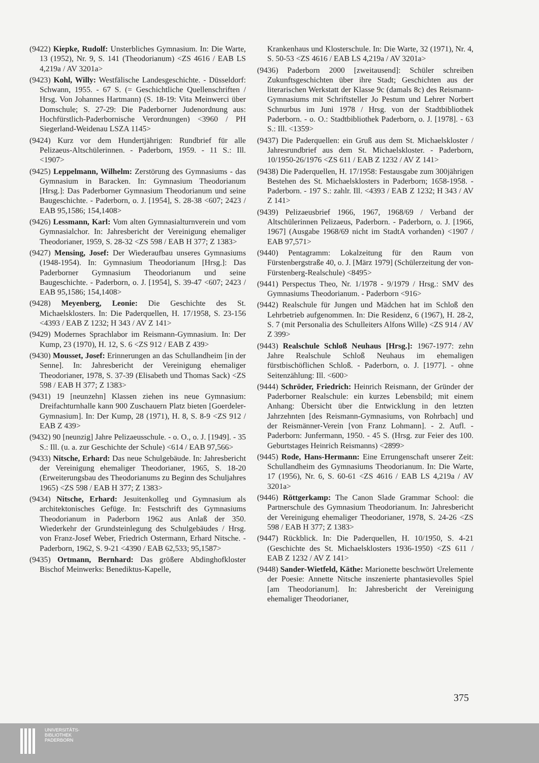(9422) Kiepke, Rudolf: Unsterbliches Gymnasium. In: Die Warte, 13 (1952), Nr. 9, S. 141 (Theodorianum) <ZS 4616 / EAB LS 4,219a / AV 3201a>
(9423) Kohl, Willy: Westfälische Landesgeschichte. - Düsseldorf: Schwann, 1955. - 67 S. (= Geschichtliche Quellenschriften / Hrsg. Von Johannes Hartmann) (S. 18-19: Vita Meinwerci über Domschule; S. 27-29: Die Paderborner Judenordnung aus: Hochfürstlich-Paderbornische Verordnungen) <3960 / PH Siegerland-Weidenau LSZA 1145>
(9424) Kurz vor dem Hundertjährigen: Rundbrief für alle Pelizaeus-Altschülerinnen. - Paderborn, 1959. - 11 S.: Ill. <1907>
(9425) Leppelmann, Wilhelm: Zerstörung des Gymnasiums - das Gymnasium in Baracken. In: Gymnasium Theodorianum [Hrsg.]: Das Paderborner Gymnasium Theodorianum und seine Baugeschichte. - Paderborn, o. J. [1954], S. 28-38 <607; 2423 / EAB 95,1586; 154,1408>
(9426) Lessmann, Karl: Vom alten Gymnasialturnverein und vom Gymnasialchor. In: Jahresbericht der Vereinigung ehemaliger Theodorianer, 1959, S. 28-32 <ZS 598 / EAB H 377; Z 1383>
(9427) Mensing, Josef: Der Wiederaufbau unseres Gymnasiums (1948-1954). In: Gymnasium Theodorianum [Hrsg.]: Das Paderborner Gymnasium Theodorianum und seine Baugeschichte. - Paderborn, o. J. [1954], S. 39-47 <607; 2423 / EAB 95,1586; 154,1408>
(9428) Meyenberg, Leonie: Die Geschichte des St. Michaelsklosters. In: Die Paderquellen, H. 17/1958, S. 23-156 <4393 / EAB Z 1232; H 343 / AV Z 141>
(9429) Modernes Sprachlabor im Reismann-Gymnasium. In: Der Kump, 23 (1970), H. 12, S. 6 <ZS 912 / EAB Z 439>
(9430) Mousset, Josef: Erinnerungen an das Schullandheim [in der Senne]. In: Jahresbericht der Vereinigung ehemaliger Theodorianer, 1978, S. 37-39 (Elisabeth und Thomas Sack) <ZS 598 / EAB H 377; Z 1383>
(9431) 19 [neunzehn] Klassen ziehen ins neue Gymnasium: Dreifachturnhalle kann 900 Zuschauern Platz bieten [Goerdeler-Gymnasium]. In: Der Kump, 28 (1971), H. 8, S. 8-9 <ZS 912 / EAB Z 439>
(9432) 90 [neunzig] Jahre Pelizaeusschule. - o. O., o. J. [1949]. - 35 S.: Ill. (u. a. zur Geschichte der Schule) <614 / EAB 97,566>
(9433) Nitsche, Erhard: Das neue Schulgebäude. In: Jahresbericht der Vereinigung ehemaliger Theodorianer, 1965, S. 18-20 (Erweiterungsbau des Theodorianums zu Beginn des Schuljahres 1965) <ZS 598 / EAB H 377; Z 1383>
(9434) Nitsche, Erhard: Jesuitenkolleg und Gymnasium als architektonisches Gefüge. In: Festschrift des Gymnasiums Theodorianum in Paderborn 1962 aus Anlaß der 350. Wiederkehr der Grundsteinlegung des Schulgebäudes / Hrsg. von Franz-Josef Weber, Friedrich Ostermann, Erhard Nitsche. - Paderborn, 1962, S. 9-21 <4390 / EAB 62,533; 95,1587>
(9435) Ortmann, Bernhard: Das größere Abdinghofkloster Bischof Meinwerks: Benediktus-Kapelle,
Krankenhaus und Klosterschule. In: Die Warte, 32 (1971), Nr. 4, S. 50-53 <ZS 4616 / EAB LS 4,219a / AV 3201a>
(9436) Paderborn 2000 [zweitausend]: Schüler schreiben Zukunftsgeschichten über ihre Stadt; Geschichten aus der literarischen Werkstatt der Klasse 9c (damals 8c) des Reismann-Gymnasiums mit Schriftsteller Jo Pestum und Lehrer Norbert Schnurbus im Juni 1978 / Hrsg. von der Stadtbibliothek Paderborn. - o. O.: Stadtbibliothek Paderborn, o. J. [1978]. - 63 S.: Ill. <1359>
(9437) Die Paderquellen: ein Gruß aus dem St. Michaelskloster / Jahresrundbrief aus dem St. Michaelskloster. - Paderborn, 10/1950-26/1976 <ZS 611 / EAB Z 1232 / AV Z 141>
(9438) Die Paderquellen, H. 17/1958: Festausgabe zum 300jährigen Bestehen des St. Michaelsklosters in Paderborn; 1658-1958. - Paderborn. - 197 S.: zahlr. Ill. <4393 / EAB Z 1232; H 343 / AV Z 141>
(9439) Pelizaeusbrief 1966, 1967, 1968/69 / Verband der Altschülerinnen Pelizaeus, Paderborn. - Paderborn, o. J. [1966, 1967] (Ausgabe 1968/69 nicht im StadtA vorhanden) <1907 / EAB 97,571>
(9440) Pentagramm: Lokalzeitung für den Raum von Fürstenbergstraße 40, o. J. [März 1979] (Schülerzeitung der von-Fürstenberg-Realschule) <8495>
(9441) Perspectus Theo, Nr. 1/1978 - 9/1979 / Hrsg.: SMV des Gymnasiums Theodorianum. - Paderborn <916>
(9442) Realschule für Jungen und Mädchen hat im Schloß den Lehrbetrieb aufgenommen. In: Die Residenz, 6 (1967), H. 28-2, S. 7 (mit Personalia des Schulleiters Alfons Wille) <ZS 914 / AV Z 399>
(9443) Realschule Schloß Neuhaus [Hrsg.]: 1967-1977: zehn Jahre Realschule Schloß Neuhaus im ehemaligen fürstbischöflichen Schloß. - Paderborn, o. J. [1977]. - ohne Seitenzählung: Ill. <600>
(9444) Schröder, Friedrich: Heinrich Reismann, der Gründer der Paderborner Realschule: ein kurzes Lebensbild; mit einem Anhang: Übersicht über die Entwicklung in den letzten Jahrzehnten [des Reismann-Gymnasiums, von Rohrbach] und der Reismänner-Verein [von Franz Lohmann]. - 2. Aufl. - Paderborn: Junfermann, 1950. - 45 S. (Hrsg. zur Feier des 100. Geburtstages Heinrich Reismanns) <2899>
(9445) Rode, Hans-Hermann: Eine Errungenschaft unserer Zeit: Schullandheim des Gymnasiums Theodorianum. In: Die Warte, 17 (1956), Nr. 6, S. 60-61 <ZS 4616 / EAB LS 4,219a / AV 3201a>
(9446) Röttgerkamp: The Canon Slade Grammar School: die Partnerschule des Gymnasium Theodorianum. In: Jahresbericht der Vereinigung ehemaliger Theodorianer, 1978, S. 24-26 <ZS 598 / EAB H 377; Z 1383>
(9447) Rückblick. In: Die Paderquellen, H. 10/1950, S. 4-21 (Geschichte des St. Michaelsklosters 1936-1950) <ZS 611 / EAB Z 1232 / AV Z 141>
(9448) Sander-Wietfeld, Käthe: Marionette beschwört Urelemente der Poesie: Annette Nitsche inszenierte phantasievolles Spiel [am Theodorianum]. In: Jahresbericht der Vereinigung ehemaliger Theodorianer,
375
UNIVERSITÄTS-
BIBLIOTHEK
PADERBORN